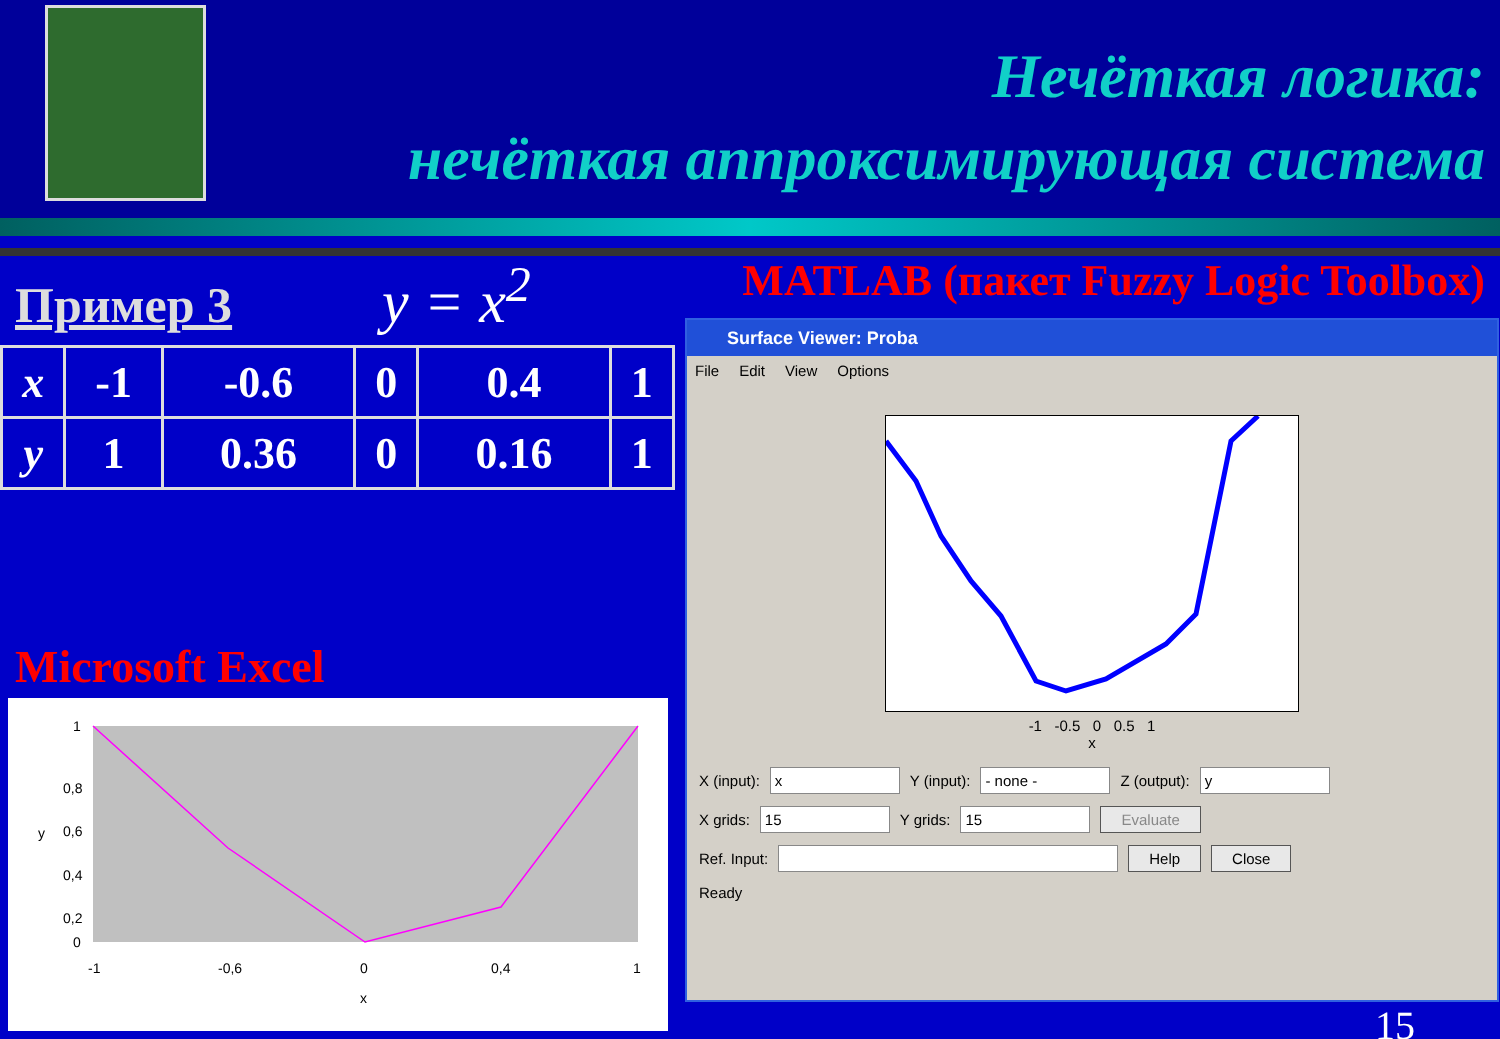Нечёткая логика:
нечёткая аппроксимирующая система
Пример 3
y = x<sup>2</sup>
| x | -1 | -0.6 | 0 | 0.4 | 1 |
| y | 1 | 0.36 | 0 | 0.16 | 1 |
Microsoft Excel
1
0,8
0,6
0,4
0,2
0
-1
-0,6
0
0,4
1
x
y
MATLAB (пакет Fuzzy Logic Toolbox)
Surface Viewer: Proba
File Edit View Options
-1 -0.5 0 0.5 1
x
X (input): x Y (input): - none - Z (output): y
X grids: 15 Y grids: 15 Evaluate
Ref. Input: Help Close
Ready
15